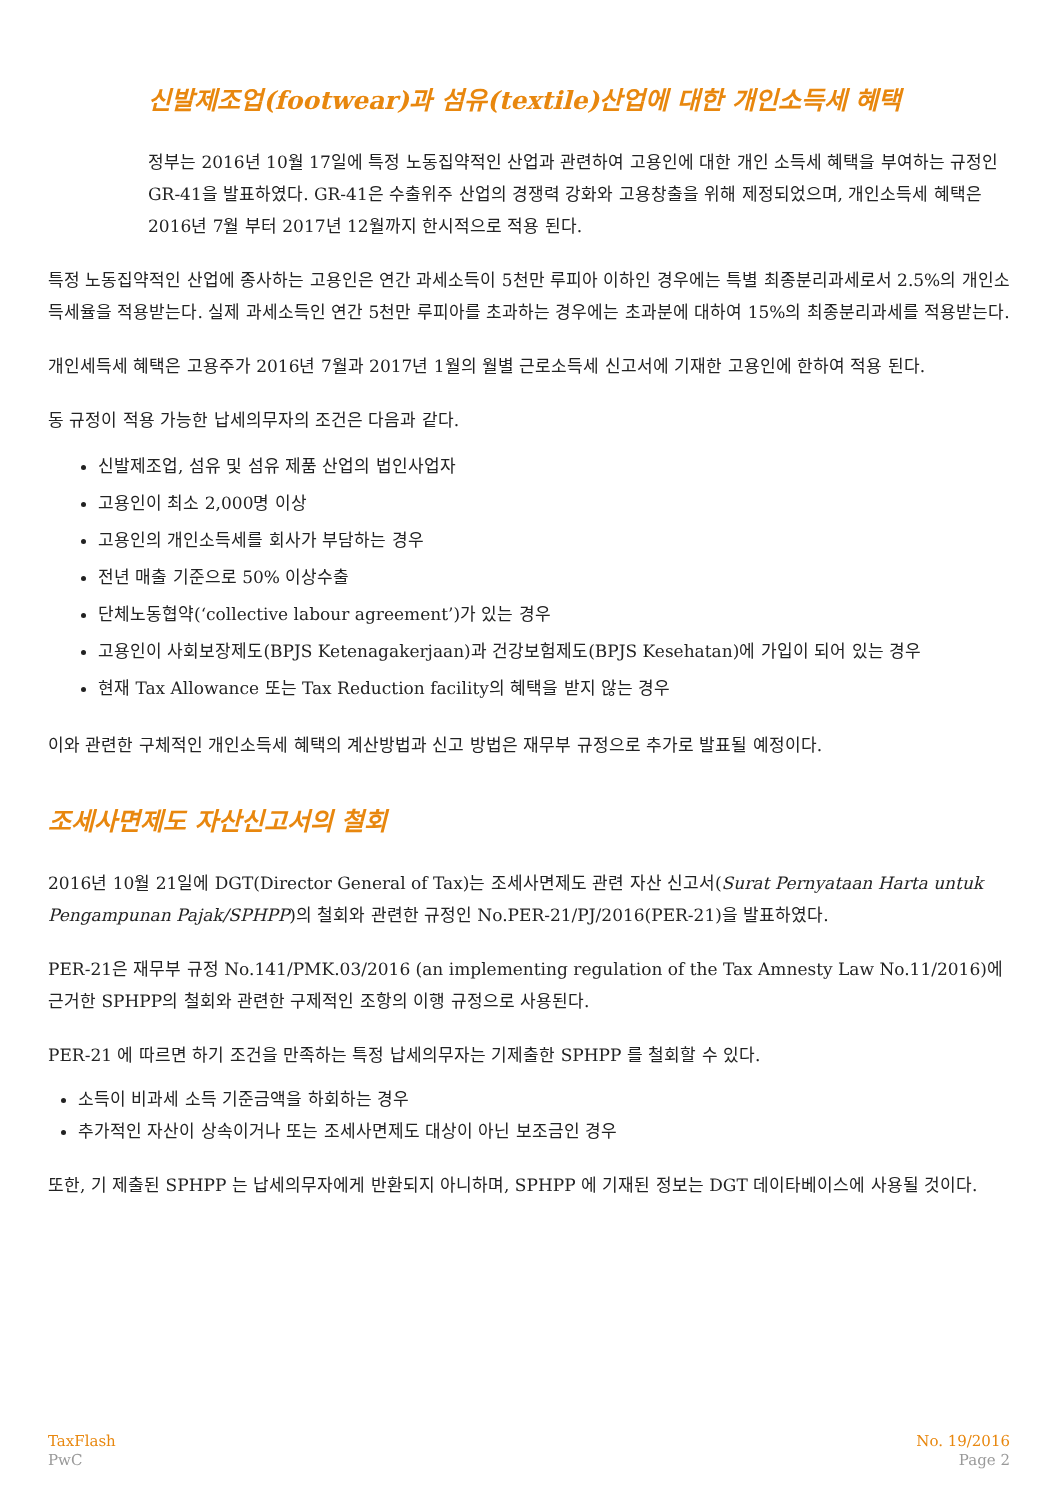신발제조업(footwear)과 섬유(textile)산업에 대한 개인소득세 혜택
정부는 2016년 10월 17일에 특정 노동집약적인 산업과 관련하여 고용인에 대한 개인 소득세 혜택을 부여하는 규정인 GR-41을 발표하였다. GR-41은 수출위주 산업의 경쟁력 강화와 고용창출을 위해 제정되었으며, 개인소득세 혜택은 2016년 7월 부터 2017년 12월까지 한시적으로 적용 된다.
특정 노동집약적인 산업에 종사하는 고용인은 연간 과세소득이 5천만 루피아 이하인 경우에는 특별 최종분리과세로서 2.5%의 개인소득세율을 적용받는다. 실제 과세소득인 연간 5천만 루피아를 초과하는 경우에는 초과분에 대하여 15%의 최종분리과세를 적용받는다.
개인세득세 혜택은 고용주가 2016년 7월과 2017년 1월의 월별 근로소득세 신고서에 기재한 고용인에 한하여 적용 된다.
동 규정이 적용 가능한 납세의무자의 조건은 다음과 같다.
신발제조업, 섬유 및 섬유 제품 산업의 법인사업자
고용인이 최소 2,000명 이상
고용인의 개인소득세를 회사가 부담하는 경우
전년 매출 기준으로 50% 이상수출
단체노동협약(‘collective labour agreement’)가 있는 경우
고용인이 사회보장제도(BPJS Ketenagakerjaan)과 건강보험제도(BPJS Kesehatan)에 가입이 되어 있는 경우
현재 Tax Allowance 또는 Tax Reduction facility의 혜택을 받지 않는 경우
이와 관련한 구체적인 개인소득세 혜택의 계산방법과 신고 방법은 재무부 규정으로 추가로 발표될 예정이다.
조세사면제도 자산신고서의 철회
2016년 10월 21일에 DGT(Director General of Tax)는 조세사면제도 관련 자산 신고서(Surat Pernyataan Harta untuk Pengampunan Pajak/SPHPP)의 철회와 관련한 규정인 No.PER-21/PJ/2016(PER-21)을 발표하였다.
PER-21은 재무부 규정 No.141/PMK.03/2016 (an implementing regulation of the Tax Amnesty Law No.11/2016)에 근거한 SPHPP의 철회와 관련한 구제적인 조항의 이행 규정으로 사용된다.
PER-21 에 따르면 하기 조건을 만족하는 특정 납세의무자는 기제출한 SPHPP 를 철회할 수 있다.
소득이 비과세 소득 기준금액을 하회하는 경우
추가적인 자산이 상속이거나 또는 조세사면제도 대상이 아닌 보조금인 경우
또한, 기 제출된 SPHPP 는 납세의무자에게 반환되지 아니하며, SPHPP 에 기재된 정보는 DGT 데이타베이스에 사용될 것이다.
TaxFlash
PwC
No. 19/2016
Page 2